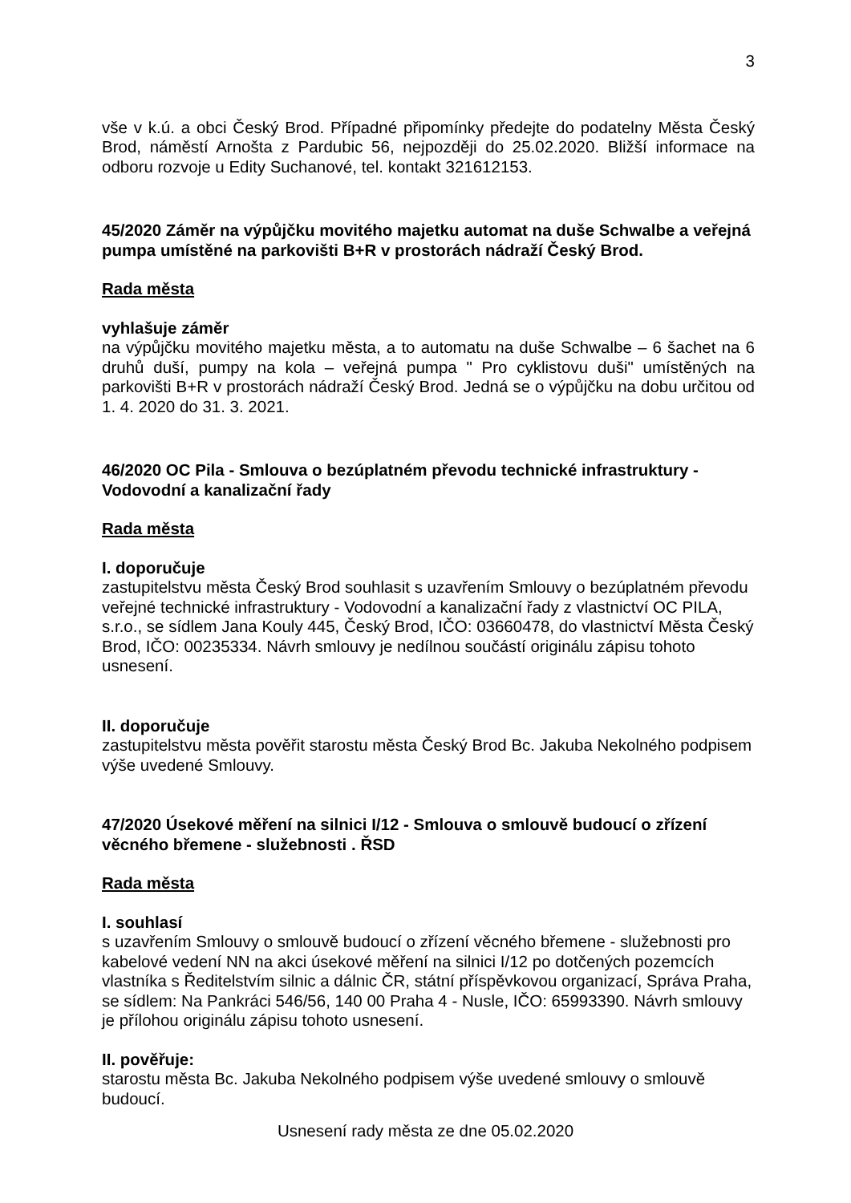3
vše v k.ú. a obci Český Brod. Případné připomínky předejte do podatelny Města Český Brod, náměstí Arnošta z Pardubic 56, nejpozději do 25.02.2020. Bližší informace na odboru rozvoje u Edity Suchanové, tel. kontakt 321612153.
45/2020 Záměr na výpůjčku movitého majetku automat na duše Schwalbe a veřejná pumpa umístěné na parkovišti B+R v prostorách nádraží Český Brod.
Rada města
vyhlašuje záměr
na výpůjčku movitého majetku města, a to automatu na duše Schwalbe – 6 šachet na 6 druhů duší, pumpy na kola – veřejná pumpa " Pro cyklistovu duši" umístěných na parkovišti B+R v prostorách nádraží Český Brod. Jedná se o výpůjčku na dobu určitou od 1. 4. 2020 do 31. 3. 2021.
46/2020 OC Pila - Smlouva o bezúplatném převodu technické infrastruktury - Vodovodní a kanalizační řady
Rada města
I. doporučuje
zastupitelstvu města Český Brod souhlasit s uzavřením Smlouvy o bezúplatném převodu veřejné technické infrastruktury - Vodovodní a kanalizační řady z vlastnictví OC PILA, s.r.o., se sídlem Jana Kouly 445, Český Brod, IČO: 03660478, do vlastnictví Města Český Brod, IČO: 00235334. Návrh smlouvy je nedílnou součástí originálu zápisu tohoto usnesení.
II. doporučuje
zastupitelstvu města pověřit starostu města Český Brod Bc. Jakuba Nekolného podpisem výše uvedené Smlouvy.
47/2020 Úsekové měření na silnici I/12 - Smlouva o smlouvě budoucí o zřízení věcného břemene - služebnosti . ŘSD
Rada města
I. souhlasí
s uzavřením Smlouvy o smlouvě budoucí o zřízení věcného břemene - služebnosti pro kabelové vedení NN na akci úsekové měření na silnici I/12 po dotčených pozemcích vlastníka s Ředitelstvím silnic a dálnic ČR, státní příspěvkovou organizací, Správa Praha, se sídlem: Na Pankráci 546/56, 140 00 Praha 4 - Nusle, IČO: 65993390. Návrh smlouvy je přílohou originálu zápisu tohoto usnesení.
II. pověřuje:
starostu města Bc. Jakuba Nekolného podpisem výše uvedené smlouvy o smlouvě budoucí.
Usnesení rady města ze dne 05.02.2020